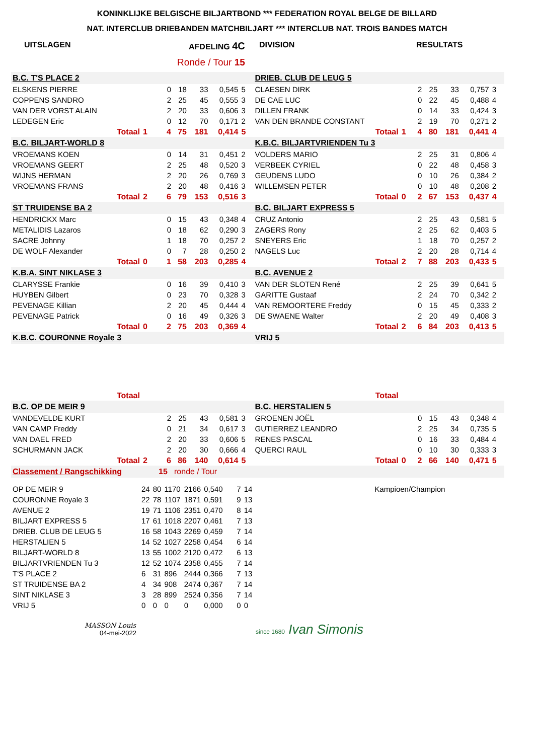KONINKLIJKE BELGISCHE BILJARTBOND *** FEDERATION ROYAL BELGE DE BILLARD
NAT. INTERCLUB DRIEBANDEN MATCHBILJART *** INTERCLUB NAT. TROIS BANDES MATCH
UITSLAGEN AFDELING 4C DIVISION RESULTATS
Ronde / Tour 15
| B.C. T'S PLACE 2 | | | | | | | | | DRIEB. CLUB DE LEUG 5 | | | | | | | | |
| ELSKENS PIERRE | | | 0 | 18 | 33 | 0,545 | 5 | | CLAESEN DIRK | | | 2 | 25 | 33 | 0,757 | 3 | |
| COPPENS SANDRO | | | 2 | 25 | 45 | 0,555 | 3 | | DE CAE LUC | | | 0 | 22 | 45 | 0,488 | 4 | |
| VAN DER VORST ALAIN | | | 2 | 20 | 33 | 0,606 | 3 | | DILLEN FRANK | | | 0 | 14 | 33 | 0,424 | 3 | |
| LEDEGEN Eric | | | 0 | 12 | 70 | 0,171 | 2 | | VAN DEN BRANDE CONSTANT | | | 2 | 19 | 70 | 0,271 | 2 | |
| Totaal | 1 | | 4 | 75 | 181 | 0,414 | 5 | | Totaal | 1 | | 4 | 80 | 181 | 0,441 | 4 | |
| B.C. BILJART-WORLD 8 | | | | | | | | | K.B.C. BILJARTVRIENDEN Tu 3 | | | | | | | | |
| VROEMANS KOEN | | | 0 | 14 | 31 | 0,451 | 2 | | VOLDERS MARIO | | | 2 | 25 | 31 | 0,806 | 4 | |
| VROEMANS GEERT | | | 2 | 25 | 48 | 0,520 | 3 | | VERBEEK CYRIEL | | | 0 | 22 | 48 | 0,458 | 3 | |
| WIJNS HERMAN | | | 2 | 20 | 26 | 0,769 | 3 | | GEUDENS LUDO | | | 0 | 10 | 26 | 0,384 | 2 | |
| VROEMANS FRANS | | | 2 | 20 | 48 | 0,416 | 3 | | WILLEMSEN PETER | | | 0 | 10 | 48 | 0,208 | 2 | |
| Totaal | 2 | | 6 | 79 | 153 | 0,516 | 3 | | Totaal | 0 | | 2 | 67 | 153 | 0,437 | 4 | |
| ST TRUIDENSE BA 2 | | | | | | | | | B.C. BILJART EXPRESS 5 | | | | | | | | |
| HENDRICKX Marc | | | 0 | 15 | 43 | 0,348 | 4 | | CRUZ Antonio | | | 2 | 25 | 43 | 0,581 | 5 | |
| METALIDIS Lazaros | | | 0 | 18 | 62 | 0,290 | 3 | | ZAGERS Rony | | | 2 | 25 | 62 | 0,403 | 5 | |
| SACRE Johnny | | | 1 | 18 | 70 | 0,257 | 2 | | SNEYERS Eric | | | 1 | 18 | 70 | 0,257 | 2 | |
| DE WOLF Alexander | | | 0 | 7 | 28 | 0,250 | 2 | | NAGELS Luc | | | 2 | 20 | 28 | 0,714 | 4 | |
| Totaal | 0 | | 1 | 58 | 203 | 0,285 | 4 | | Totaal | 2 | | 7 | 88 | 203 | 0,433 | 5 | |
| K.B.A. SINT NIKLASE 3 | | | | | | | | | B.C. AVENUE 2 | | | | | | | | |
| CLARYSSE Frankie | | | 0 | 16 | 39 | 0,410 | 3 | | VAN DER SLOTEN René | | | 2 | 25 | 39 | 0,641 | 5 | |
| HUYBEN Gilbert | | | 0 | 23 | 70 | 0,328 | 3 | | GARITTE Gustaaf | | | 2 | 24 | 70 | 0,342 | 2 | |
| PEVENAGE Killian | | | 2 | 20 | 45 | 0,444 | 4 | | VAN REMOORTERE Freddy | | | 0 | 15 | 45 | 0,333 | 2 | |
| PEVENAGE Patrick | | | 0 | 16 | 49 | 0,326 | 3 | | DE SWAENE Walter | | | 2 | 20 | 49 | 0,408 | 3 | |
| Totaal | 0 | | 2 | 75 | 203 | 0,369 | 4 | | Totaal | 2 | | 6 | 84 | 203 | 0,413 | 5 | |
| K.B.C. COURONNE Royale 3 | | | | | | | | | VRIJ 5 | | | | | | | | |
| Totaal | | | | | | | | | Totaal | | | | | | | | |
| B.C. OP DE MEIR 9 | | | | | | | | | B.C. HERSTALIEN 5 | | | | | | | | |
| VANDEVELDE KURT | | | 2 | 25 | 43 | 0,581 | 3 | | GROENEN JOËL | | | 0 | 15 | 43 | 0,348 | 4 | |
| VAN CAMP Freddy | | | 0 | 21 | 34 | 0,617 | 3 | | GUTIERREZ LEANDRO | | | 2 | 25 | 34 | 0,735 | 5 | |
| VAN DAEL FRED | | | 2 | 20 | 33 | 0,606 | 5 | | RENES PASCAL | | | 0 | 16 | 33 | 0,484 | 4 | |
| SCHURMANN JACK | | | 2 | 20 | 30 | 0,666 | 4 | | QUERCI RAUL | | | 0 | 10 | 30 | 0,333 | 3 | |
| Totaal | 2 | | 6 | 86 | 140 | 0,614 | 5 | | Totaal | 0 | | 2 | 66 | 140 | 0,471 | 5 | |
| Classement / Rangschikking | | | 15 | ronde / Tour | | | | | | | | | | | | | |
| OP DE MEIR 9 | 24 | 80 | 1170 | 2166 | 0,540 | 7 | 14 | Kampioen/Champion |
| COURONNE Royale 3 | 22 | 78 | 1107 | 1871 | 0,591 | 9 | 13 | |
| AVENUE 2 | 19 | 71 | 1106 | 2351 | 0,470 | 8 | 14 | |
| BILJART EXPRESS 5 | 17 | 61 | 1018 | 2207 | 0,461 | 7 | 13 | |
| DRIEB. CLUB DE LEUG 5 | 16 | 58 | 1043 | 2269 | 0,459 | 7 | 14 | |
| HERSTALIEN 5 | 14 | 52 | 1027 | 2258 | 0,454 | 6 | 14 | |
| BILJART-WORLD 8 | 13 | 55 | 1002 | 2120 | 0,472 | 6 | 13 | |
| BILJARTVRIENDEN Tu 3 | 12 | 52 | 1074 | 2358 | 0,455 | 7 | 14 | |
| T'S PLACE 2 | 6 | 31 | 896 | 2444 | 0,366 | 7 | 13 | |
| ST TRUIDENSE BA 2 | 4 | 34 | 908 | 2474 | 0,367 | 7 | 14 | |
| SINT NIKLASE 3 | 3 | 28 | 899 | 2524 | 0,356 | 7 | 14 | |
| VRIJ 5 | 0 | 0 | 0 | 0 | 0,000 | 0 | 0 | |
MASSON Louis
04-mei-2022
since 1680 Ivan Simonis